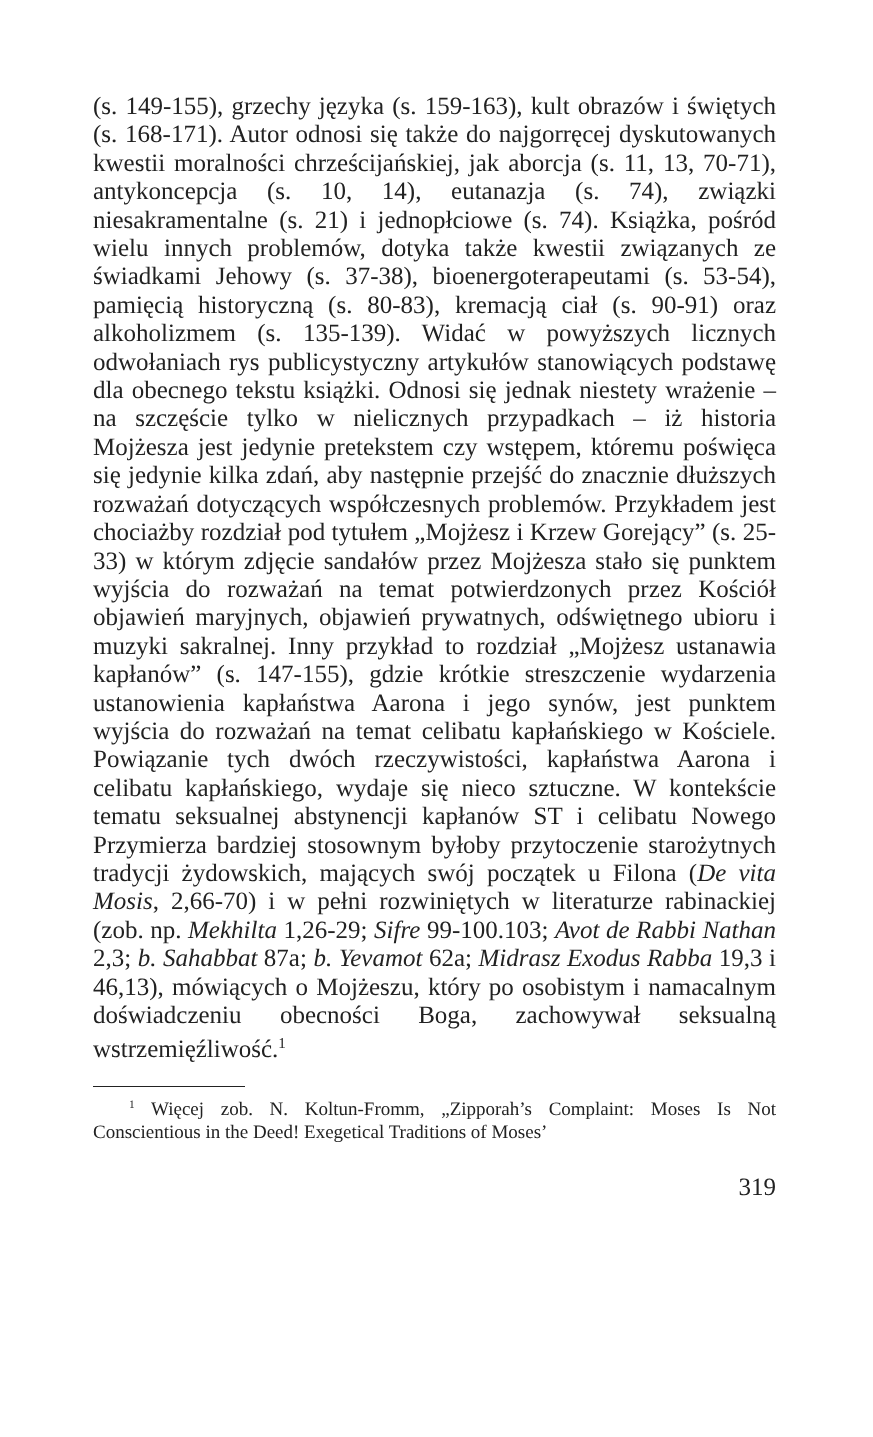(s. 149-155), grzechy języka (s. 159-163), kult obrazów i świętych (s. 168-171). Autor odnosi się także do najgorręcej dyskutowanych kwestii moralności chrześcijańskiej, jak aborcja (s. 11, 13, 70-71), antykoncepcja (s. 10, 14), eutanazja (s. 74), związki niesakramentalne (s. 21) i jednopłciowe (s. 74). Książka, pośród wielu innych problemów, dotyka także kwestii związanych ze świadkami Jehowy (s. 37-38), bioenergoterapeutami (s. 53-54), pamięcią historyczną (s. 80-83), kremacją ciał (s. 90-91) oraz alkoholizmem (s. 135-139). Widać w powyższych licznych odwołaniach rys publicystyczny artykułów stanowiących podstawę dla obecnego tekstu książki. Odnosi się jednak niestety wrażenie – na szczęście tylko w nielicznych przypadkach – iż historia Mojżesza jest jedynie pretekstem czy wstępem, któremu poświęca się jedynie kilka zdań, aby następnie przejść do znacznie dłuższych rozważań dotyczących współczesnych problemów. Przykładem jest chociażby rozdział pod tytułem „Mojżesz i Krzew Gorejący” (s. 25-33) w którym zdjęcie sandałów przez Mojżesza stało się punktem wyjścia do rozważań na temat potwierdzonych przez Kościół objawień maryjnych, objawień prywatnych, odświętnego ubioru i muzyki sakralnej. Inny przykład to rozdział „Mojżesz ustanawia kapłanów” (s. 147-155), gdzie krótkie streszczenie wydarzenia ustanowienia kapłaństwa Aarona i jego synów, jest punktem wyjścia do rozważań na temat celibatu kapłańskiego w Kościele. Powiązanie tych dwóch rzeczywistości, kapłaństwa Aarona i celibatu kapłańskiego, wydaje się nieco sztuczne. W kontekście tematu seksualnej abstynencji kapłanów ST i celibatu Nowego Przymierza bardziej stosownym byłoby przytoczenie starożytnych tradycji żydowskich, mających swój początek u Filona (De vita Mosis, 2,66-70) i w pełni rozwiniętych w literaturze rabinackiej (zob. np. Mekhilta 1,26-29; Sifre 99-100.103; Avot de Rabbi Nathan 2,3; b. Sahabbat 87a; b. Yevamot 62a; Midrasz Exodus Rabba 19,3 i 46,13), mówiących o Mojżeszu, który po osobistym i namacalnym doświadczeniu obecności Boga, zachowywał seksualną wstrzemięźliwość.<sup>1</sup>
<sup>1</sup> Więcej zob. N. Koltun-Fromm, „Zipporah’s Complaint: Moses Is Not Conscientious in the Deed! Exegetical Traditions of Moses’
319